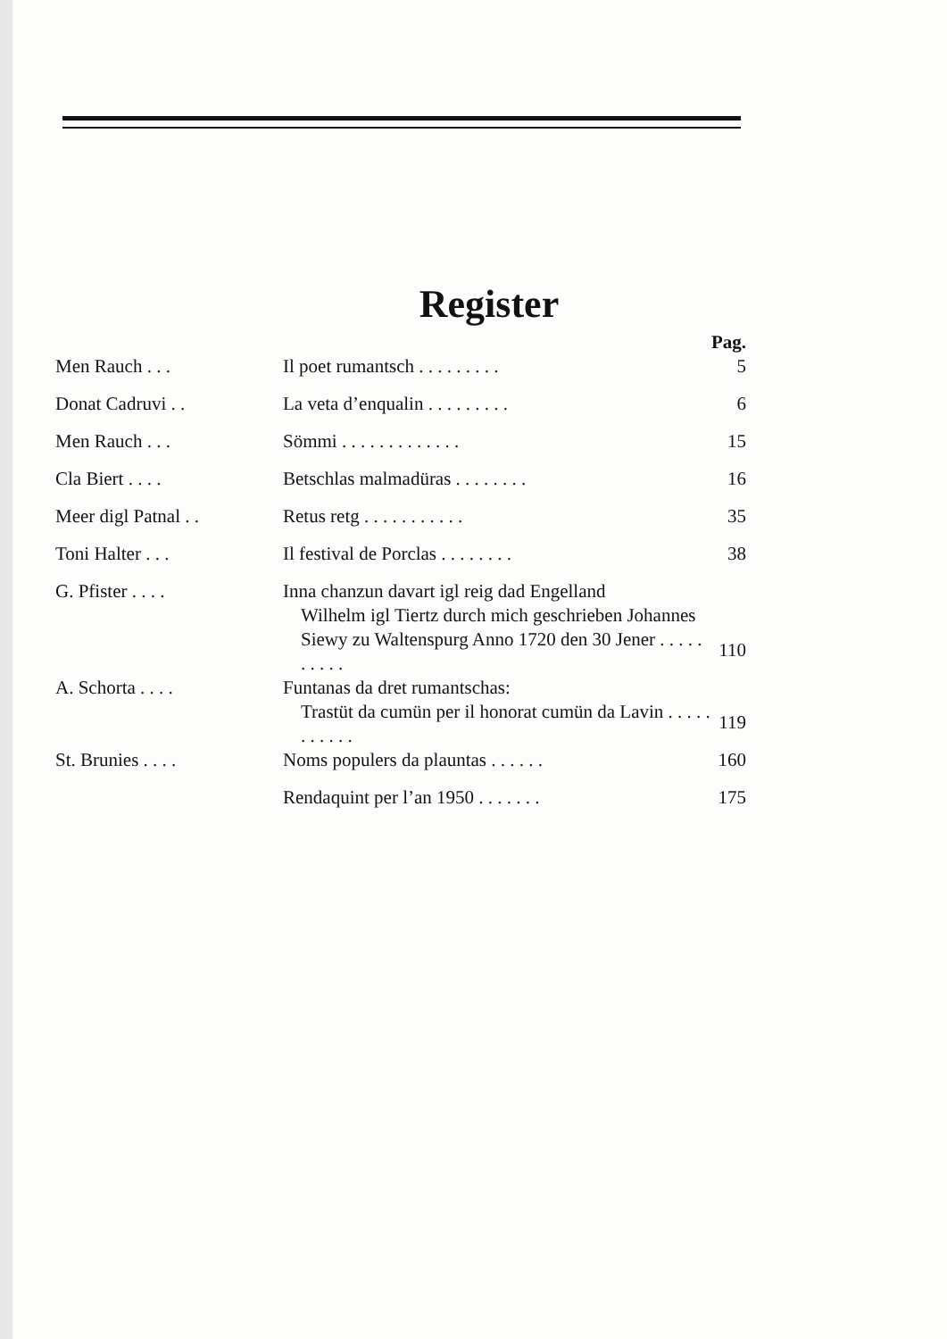Register
| | | Pag. |
| --- | --- | --- |
| Men Rauch . . . | Il poet rumantsch . . . . . . . . . | 5 |
| Donat Cadruvi . . | La veta d’enqualin . . . . . . . . . | 6 |
| Men Rauch . . . | Sömmi . . . . . . . . . . . . . | 15 |
| Cla Biert . . . . | Betschlas malmadüras . . . . . . . . | 16 |
| Meer digl Patnal . . | Retus retg . . . . . . . . . . . | 35 |
| Toni Halter . . . | Il festival de Porclas . . . . . . . . | 38 |
| G. Pfister . . . . | Inna chanzun davart igl reig dad Engelland Wilhelm igl Tiertz durch mich geschrieben Johannes Siewy zu Waltenspurg Anno 1720 den 30 Jener . . . . . . . . . . | 110 |
| A. Schorta . . . . | Funtanas da dret rumantschas: Trastüt da cumün per il honorat cumün da Lavin . . . . . . . . . . . | 119 |
| St. Brunies . . . . | Noms populers da plauntas . . . . . . | 160 |
| | Rendaquint per l’an 1950 . . . . . . . | 175 |